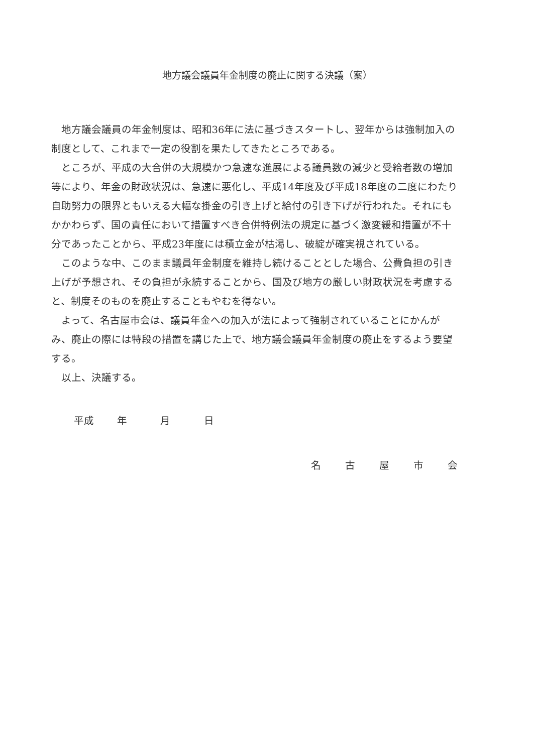地方議会議員年金制度の廃止に関する決議（案）
地方議会議員の年金制度は、昭和36年に法に基づきスタートし、翌年からは強制加入の制度として、これまで一定の役割を果たしてきたところである。
ところが、平成の大合併の大規模かつ急速な進展による議員数の減少と受給者数の増加等により、年金の財政状況は、急速に悪化し、平成14年度及び平成18年度の二度にわたり自助努力の限界ともいえる大幅な掛金の引き上げと給付の引き下げが行われた。それにもかかわらず、国の責任において措置すべき合併特例法の規定に基づく激変緩和措置が不十分であったことから、平成23年度には積立金が枯渇し、破綻が確実視されている。
このような中、このまま議員年金制度を維持し続けることとした場合、公費負担の引き上げが予想され、その負担が永続することから、国及び地方の厳しい財政状況を考慮すると、制度そのものを廃止することもやむを得ない。
よって、名古屋市会は、議員年金への加入が法によって強制されていることにかんがみ、廃止の際には特段の措置を講じた上で、地方議会議員年金制度の廃止をするよう要望する。
以上、決議する。
平成 年 月 日
名古屋市会